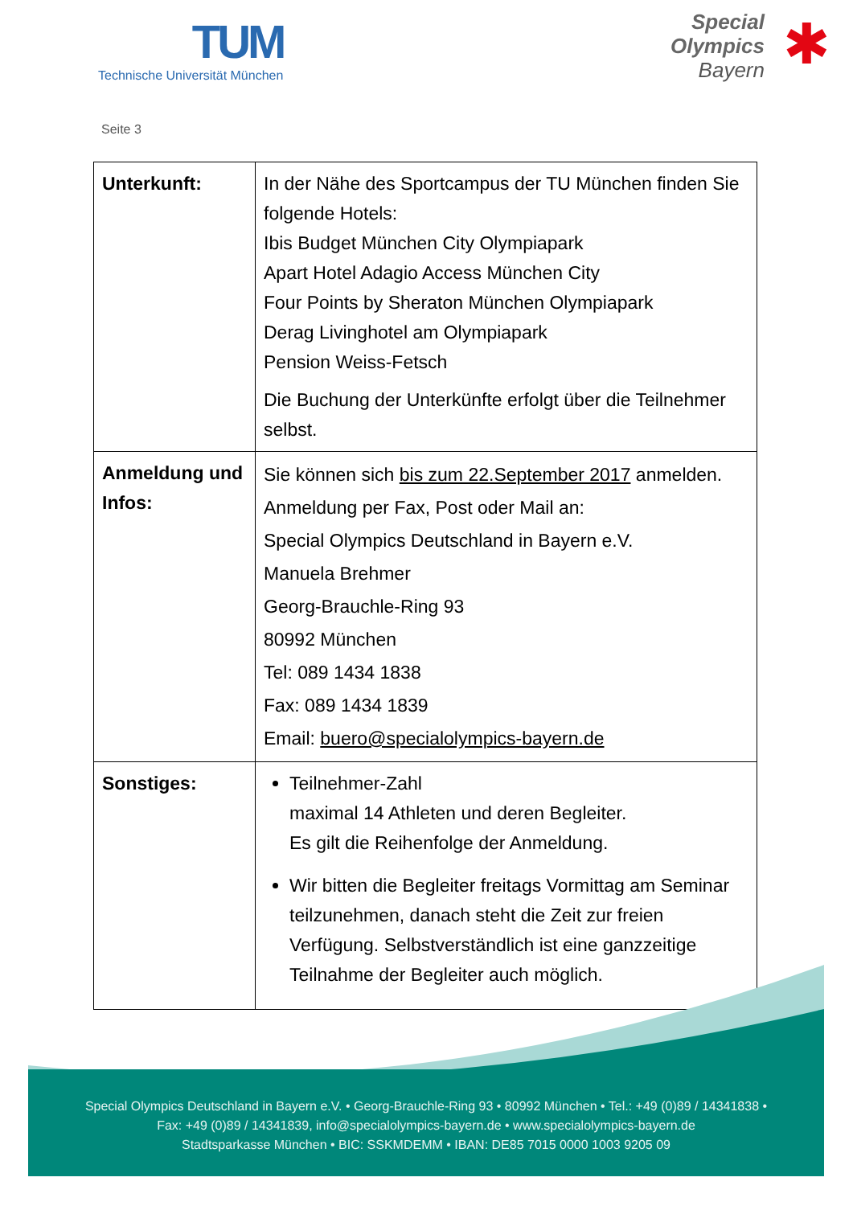TUM
Technische Universität München
Special
Olympics
Bayern
✱
Seite 3
| Unterkunft: | In der Nähe des Sportcampus der TU München finden Sie folgende Hotels: Ibis Budget München City Olympiapark Apart Hotel Adagio Access München City Four Points by Sheraton München Olympiapark Derag Livinghotel am Olympiapark Pension Weiss-Fetsch Die Buchung der Unterkünfte erfolgt über die Teilnehmer selbst. |
| Anmeldung und Infos: | Sie können sich bis zum 22.September 2017 anmelden. Anmeldung per Fax, Post oder Mail an: Special Olympics Deutschland in Bayern e.V. Manuela Brehmer Georg-Brauchle-Ring 93 80992 München Tel: 089 1434 1838 Fax: 089 1434 1839 Email: buero@specialolympics-bayern.de |
| Sonstiges: | Teilnehmer-Zahl maximal 14 Athleten und deren Begleiter. Es gilt die Reihenfolge der Anmeldung. Wir bitten die Begleiter freitags Vormittag am Seminar teilzunehmen, danach steht die Zeit zur freien Verfügung. Selbstverständlich ist eine ganzzeitige Teilnahme der Begleiter auch möglich. |
Special Olympics Deutschland in Bayern e.V. • Georg-Brauchle-Ring 93 • 80992 München • Tel.: +49 (0)89 / 14341838 •
Fax: +49 (0)89 / 14341839, info@specialolympics-bayern.de • www.specialolympics-bayern.de
Stadtsparkasse München • BIC: SSKMDEMM • IBAN: DE85 7015 0000 1003 9205 09